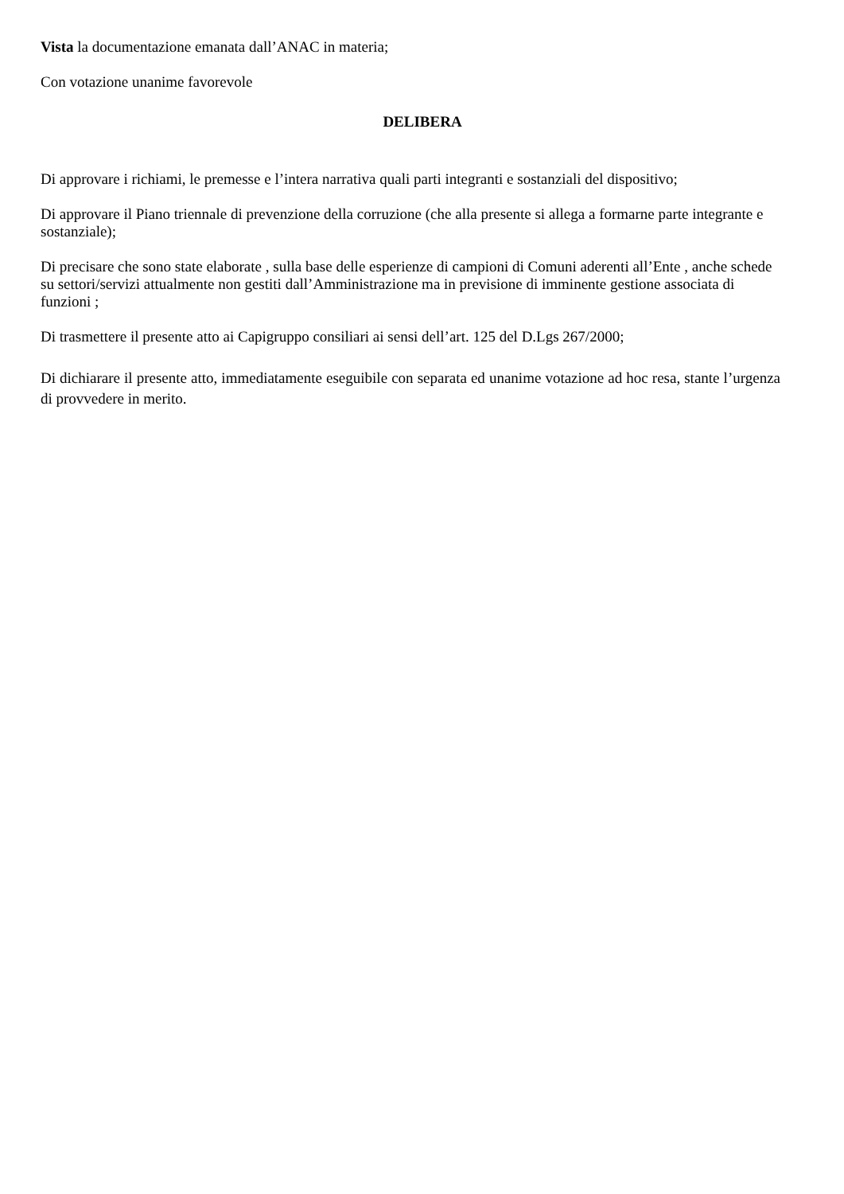Vista la documentazione emanata dall’ANAC in materia;
Con votazione unanime favorevole
DELIBERA
Di approvare i richiami, le premesse e l’intera narrativa quali parti integranti e sostanziali del dispositivo;
Di approvare il Piano triennale di prevenzione della corruzione (che alla presente si allega a formarne parte integrante e sostanziale);
Di precisare che sono state elaborate , sulla base delle esperienze di campioni di Comuni aderenti all’Ente , anche schede su settori/servizi attualmente non gestiti dall’Amministrazione ma in previsione di imminente gestione associata di funzioni ;
Di trasmettere il presente atto ai Capigruppo consiliari ai sensi dell’art. 125 del D.Lgs 267/2000;
Di dichiarare il presente atto, immediatamente eseguibile con separata ed unanime votazione ad hoc resa, stante l’urgenza di provvedere in merito.